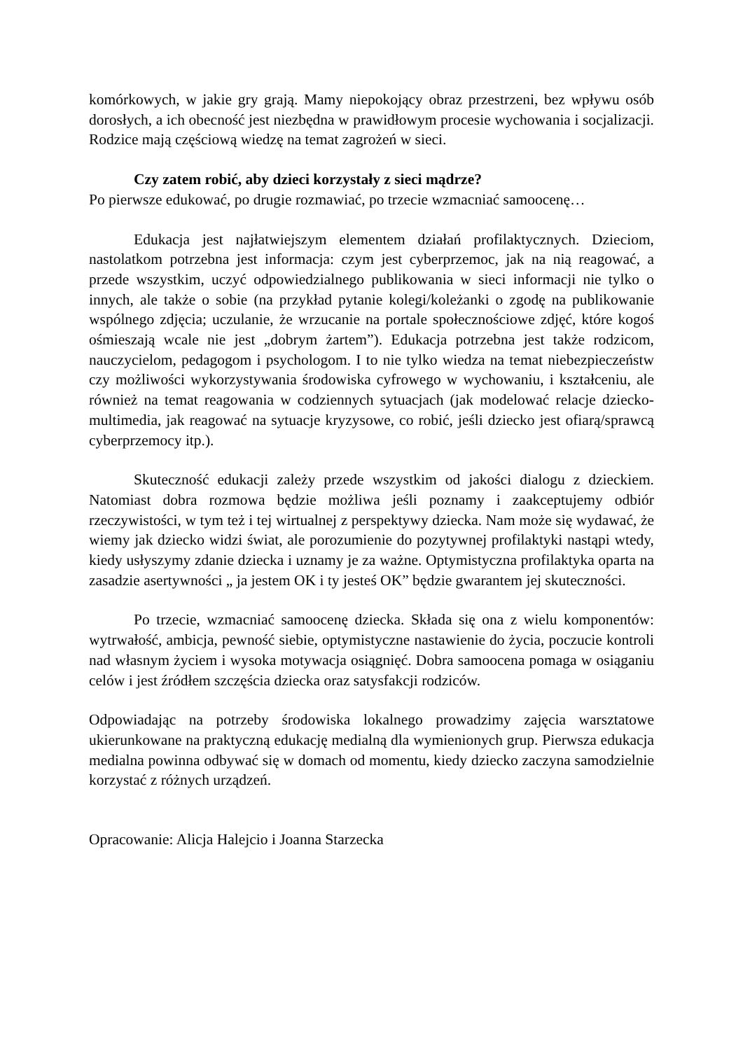komórkowych, w jakie gry grają. Mamy niepokojący obraz przestrzeni, bez wpływu osób dorosłych, a ich obecność jest niezbędna w prawidłowym procesie wychowania i socjalizacji. Rodzice mają częściową wiedzę na temat zagrożeń w sieci.
Czy zatem robić, aby dzieci korzystały z sieci mądrze?
Po pierwsze edukować, po drugie rozmawiać, po trzecie wzmacniać samoocenę…
Edukacja jest najłatwiejszym elementem działań profilaktycznych. Dzieciom, nastolatkom potrzebna jest informacja: czym jest cyberprzemoc, jak na nią reagować, a przede wszystkim, uczyć odpowiedzialnego publikowania w sieci informacji nie tylko o innych, ale także o sobie (na przykład pytanie kolegi/koleżanki o zgodę na publikowanie wspólnego zdjęcia; uczulanie, że wrzucanie na portale społecznościowe zdjęć, które kogoś ośmieszają wcale nie jest „dobrym żartem”). Edukacja potrzebna jest także rodzicom, nauczycielom, pedagogom i psychologom. I to nie tylko wiedza na temat niebezpieczeństw czy możliwości wykorzystywania środowiska cyfrowego w wychowaniu, i kształceniu, ale również na temat reagowania w codziennych sytuacjach (jak modelować relacje dziecko-multimedia, jak reagować na sytuacje kryzysowe, co robić, jeśli dziecko jest ofiarą/sprawcą cyberprzemocy itp.).
Skuteczność edukacji zależy przede wszystkim od jakości dialogu z dzieckiem. Natomiast dobra rozmowa będzie możliwa jeśli poznamy i zaakceptujemy odbiór rzeczywistości, w tym też i tej wirtualnej z perspektywy dziecka. Nam może się wydawać, że wiemy jak dziecko widzi świat, ale porozumienie do pozytywnej profilaktyki nastąpi wtedy, kiedy usłyszymy zdanie dziecka i uznamy je za ważne. Optymistyczna profilaktyka oparta na zasadzie asertywności „ ja jestem OK i ty jesteś OK” będzie gwarantem jej skuteczności.
Po trzecie, wzmacniać samoocenę dziecka. Składa się ona z wielu komponentów: wytrwałość, ambicja, pewność siebie, optymistyczne nastawienie do życia, poczucie kontroli nad własnym życiem i wysoka motywacja osiągnięć. Dobra samoocena pomaga w osiąganiu celów i jest źródłem szczęścia dziecka oraz satysfakcji rodziców.
Odpowiadając na potrzeby środowiska lokalnego prowadzimy zajęcia warsztatowe ukierunkowane na praktyczną edukację medialną dla wymienionych grup. Pierwsza edukacja medialna powinna odbywać się w domach od momentu, kiedy dziecko zaczyna samodzielnie korzystać z różnych urządzeń.
Opracowanie: Alicja Halejcio i Joanna Starzecka